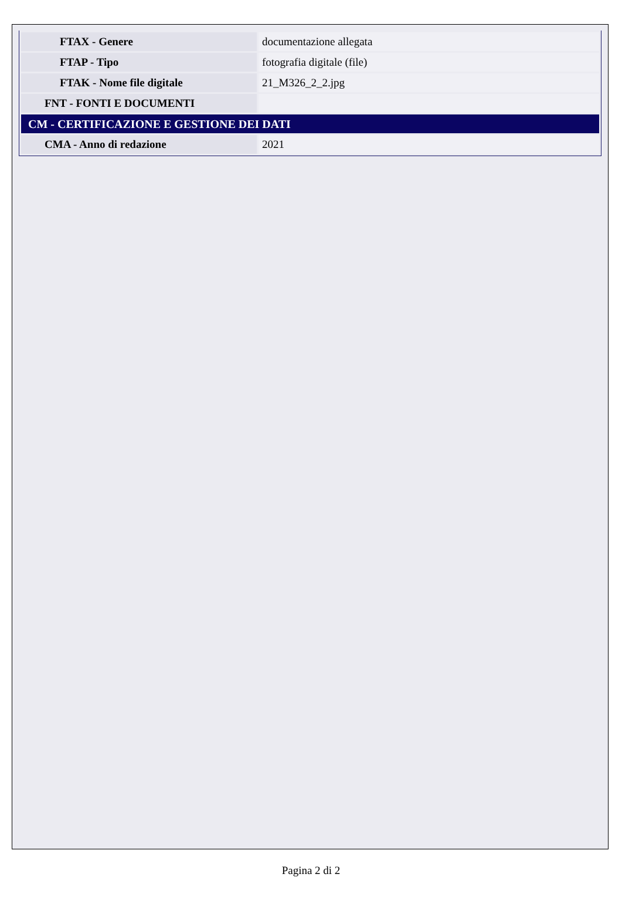| FTAX - Genere | documentazione allegata |
| FTAP - Tipo | fotografia digitale (file) |
| FTAK - Nome file digitale | 21_M326_2_2.jpg |
| FNT - FONTI E DOCUMENTI | |
| CM - CERTIFICAZIONE E GESTIONE DEI DATI | |
| CMA - Anno di redazione | 2021 |
Pagina 2 di 2